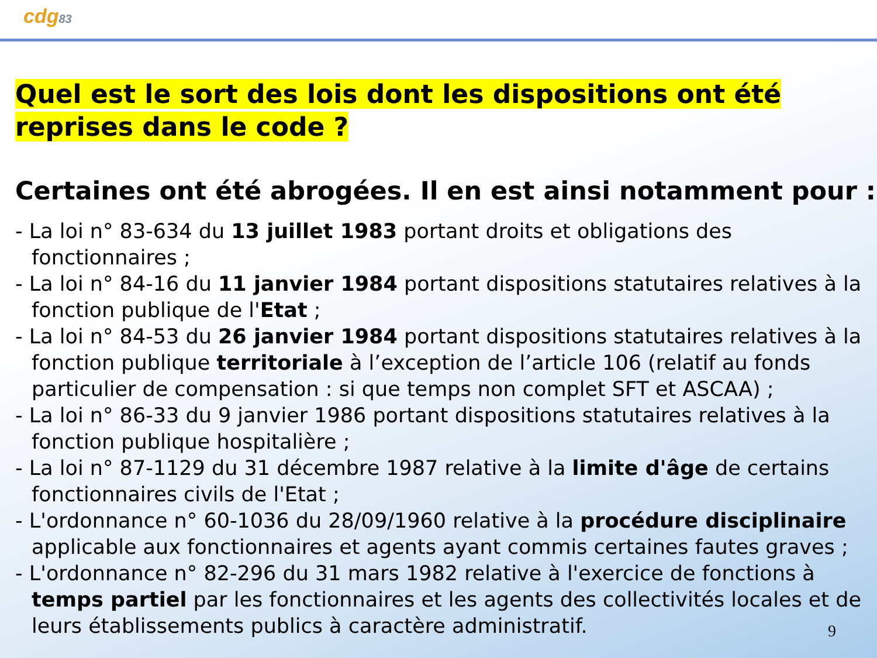cdg83
Quel est le sort des lois dont les dispositions ont été reprises dans le code ?
Certaines ont été abrogées. Il en est ainsi notamment pour :
- La loi n° 83-634 du 13 juillet 1983 portant droits et obligations des fonctionnaires ;
- La loi n° 84-16 du 11 janvier 1984 portant dispositions statutaires relatives à la fonction publique de l'Etat ;
- La loi n° 84-53 du 26 janvier 1984 portant dispositions statutaires relatives à la fonction publique territoriale à l’exception de l’article 106 (relatif au fonds particulier de compensation : si que temps non complet SFT et ASCAA) ;
- La loi n° 86-33 du 9 janvier 1986 portant dispositions statutaires relatives à la fonction publique hospitalière ;
- La loi n° 87-1129 du 31 décembre 1987 relative à la limite d'âge de certains fonctionnaires civils de l'Etat ;
- L'ordonnance n° 60-1036 du 28/09/1960 relative à la procédure disciplinaire applicable aux fonctionnaires et agents ayant commis certaines fautes graves ;
- L'ordonnance n° 82-296 du 31 mars 1982 relative à l'exercice de fonctions à temps partiel par les fonctionnaires et les agents des collectivités locales et de leurs établissements publics à caractère administratif.
9